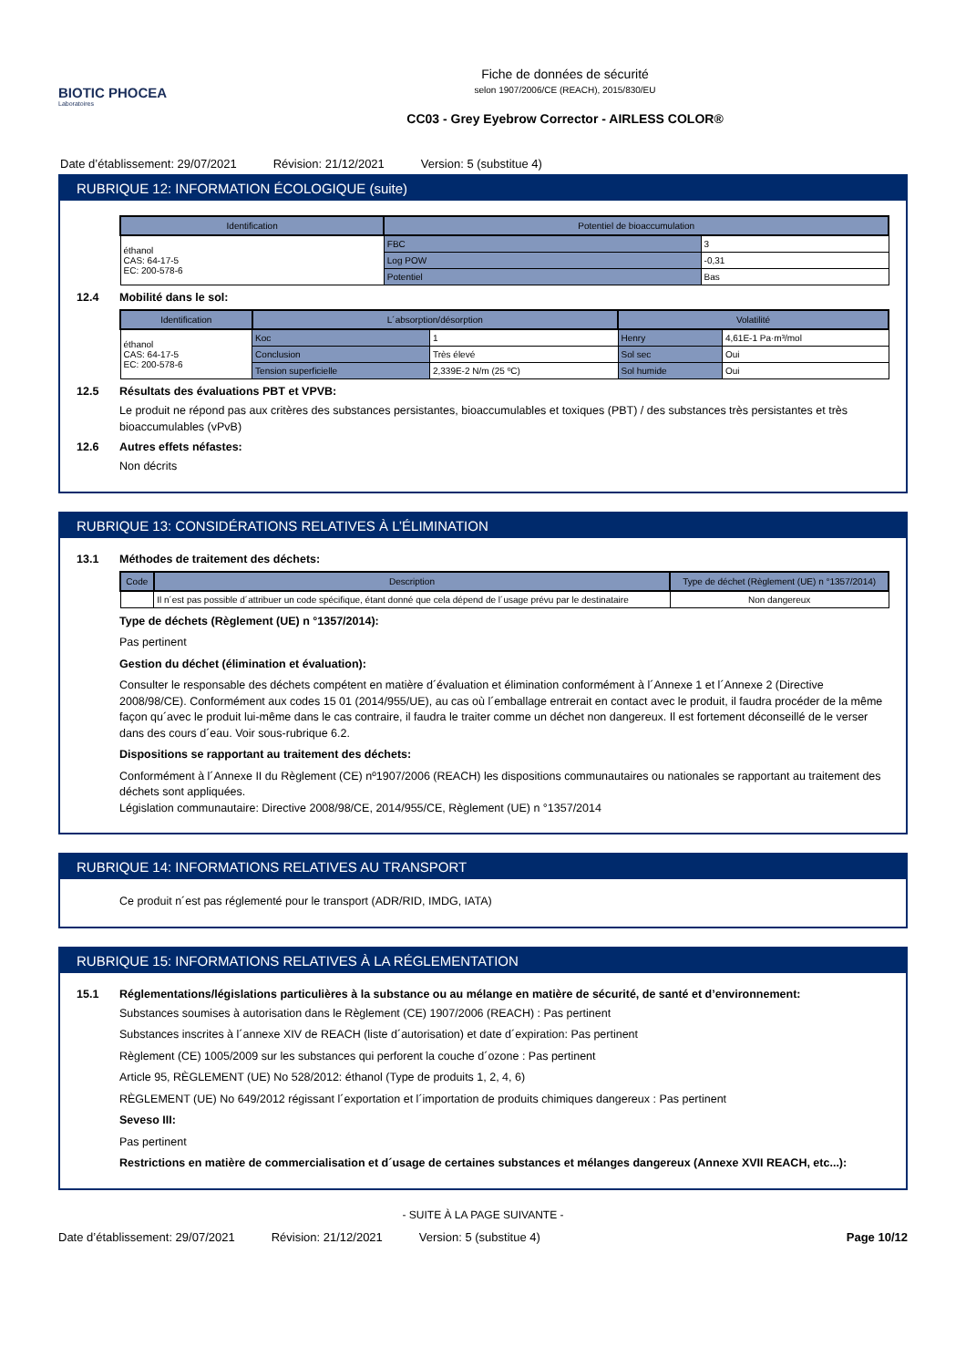BIOTIC PHOCEA
Laboratoires
Fiche de données de sécurité
selon 1907/2006/CE (REACH), 2015/830/EU
CC03 - Grey Eyebrow Corrector - AIRLESS COLOR®
Date d’établissement: 29/07/2021 Révision: 21/12/2021 Version: 5 (substitue 4)
RUBRIQUE 12: INFORMATION ÉCOLOGIQUE (suite)
| Identification | Potentiel de bioaccumulation | |
| --- | --- | --- |
| éthanol CAS: 64-17-5 EC: 200-578-6 | FBC | 3 |
| | Log POW | -0,31 |
| | Potentiel | Bas |
12.4 Mobilité dans le sol:
| Identification | L´absorption/désorption | | Volatilité | |
| --- | --- | --- | --- | --- |
| éthanol CAS: 64-17-5 EC: 200-578-6 | Koc | 1 | Henry | 4,61E-1 Pa·m³/mol |
| | Conclusion | Très élevé | Sol sec | Oui |
| | Tension superficielle | 2,339E-2 N/m (25 ºC) | Sol humide | Oui |
12.5 Résultats des évaluations PBT et VPVB:
Le produit ne répond pas aux critères des substances persistantes, bioaccumulables et toxiques (PBT) / des substances très persistantes et très bioaccumulables (vPvB)
12.6 Autres effets néfastes:
Non décrits
RUBRIQUE 13: CONSIDÉRATIONS RELATIVES À L’ÉLIMINATION
13.1 Méthodes de traitement des déchets:
| Code | Description | Type de déchet (Règlement (UE) n °1357/2014) |
| --- | --- | --- |
| | Il n´est pas possible d´attribuer un code spécifique, étant donné que cela dépend de l´usage prévu par le destinataire | Non dangereux |
Type de déchets (Règlement (UE) n °1357/2014):
Pas pertinent
Gestion du déchet (élimination et évaluation):
Consulter le responsable des déchets compétent en matière d´évaluation et élimination conformément à l´Annexe 1 et l´Annexe 2 (Directive 2008/98/CE). Conformément aux codes 15 01 (2014/955/UE), au cas où l´emballage entrerait en contact avec le produit, il faudra procéder de la même façon qu´avec le produit lui-même dans le cas contraire, il faudra le traiter comme un déchet non dangereux. Il est fortement déconseillé de le verser dans des cours d´eau. Voir sous-rubrique 6.2.
Dispositions se rapportant au traitement des déchets:
Conformément à l´Annexe II du Règlement (CE) nº1907/2006 (REACH) les dispositions communautaires ou nationales se rapportant au traitement des déchets sont appliquées.
Législation communautaire: Directive 2008/98/CE, 2014/955/CE, Règlement (UE) n °1357/2014
RUBRIQUE 14: INFORMATIONS RELATIVES AU TRANSPORT
Ce produit n´est pas réglementé pour le transport (ADR/RID, IMDG, IATA)
RUBRIQUE 15: INFORMATIONS RELATIVES À LA RÉGLEMENTATION
15.1 Réglementations/législations particulières à la substance ou au mélange en matière de sécurité, de santé et d’environnement:
Substances soumises à autorisation dans le Règlement (CE) 1907/2006 (REACH) : Pas pertinent
Substances inscrites à l´annexe XIV de REACH (liste d´autorisation) et date d´expiration: Pas pertinent
Règlement (CE) 1005/2009 sur les substances qui perforent la couche d´ozone : Pas pertinent
Article 95, RÈGLEMENT (UE) No 528/2012: éthanol (Type de produits 1, 2, 4, 6)
RÈGLEMENT (UE) No 649/2012 régissant l´exportation et l´importation de produits chimiques dangereux : Pas pertinent
Seveso III:
Pas pertinent
Restrictions en matière de commercialisation et d´usage de certaines substances et mélanges dangereux (Annexe XVII REACH, etc...):
- SUITE À LA PAGE SUIVANTE -
Date d’établissement: 29/07/2021 Révision: 21/12/2021 Version: 5 (substitue 4) Page 10/12